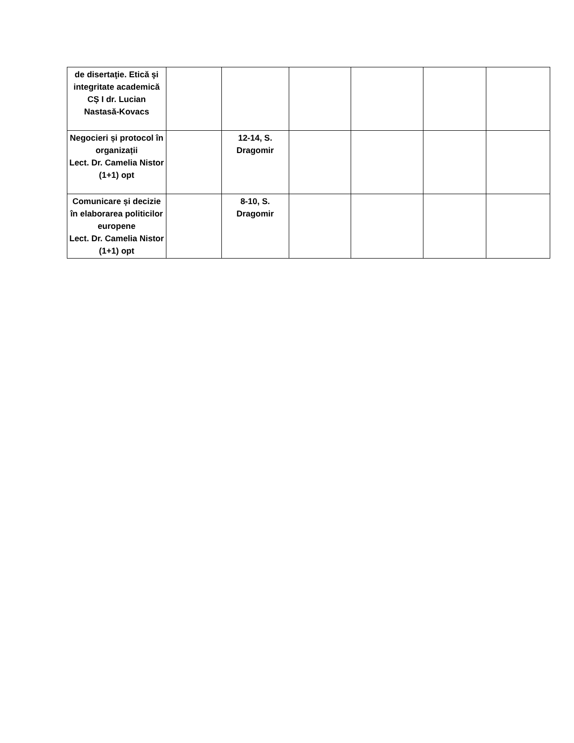| de disertaţie. Etică şi integritate academică CȘ I dr. Lucian Nastasă-Kovacs | | | | | | |
| Negocieri și protocol în organizații Lect. Dr. Camelia Nistor (1+1) opt | | 12-14, S. Dragomir | | | | |
| Comunicare și decizie în elaborarea politicilor europene Lect. Dr. Camelia Nistor (1+1) opt | | 8-10, S. Dragomir | | | | |